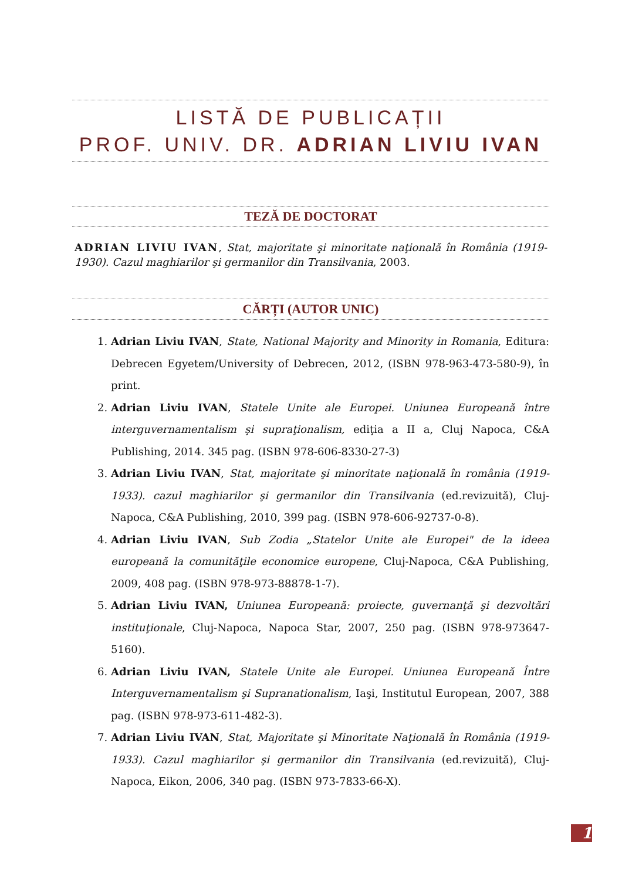LISTĂ DE PUBLICAȚII
PROF. UNIV. DR. ADRIAN LIVIU IVAN
TEZĂ DE DOCTORAT
ADRIAN LIVIU IVAN, Stat, majoritate şi minoritate naţională în România (1919-1930). Cazul maghiarilor şi germanilor din Transilvania, 2003.
CĂRȚI (AUTOR UNIC)
1. Adrian Liviu IVAN, State, National Majority and Minority in Romania, Editura: Debrecen Egyetem/University of Debrecen, 2012, (ISBN 978-963-473-580-9), în print.
2. Adrian Liviu IVAN, Statele Unite ale Europei. Uniunea Europeană între interguvernamentalism şi supraţionalism, ediţia a II a, Cluj Napoca, C&A Publishing, 2014. 345 pag. (ISBN 978-606-8330-27-3)
3. Adrian Liviu IVAN, Stat, majoritate şi minoritate naţională în românia (1919-1933). cazul maghiarilor şi germanilor din Transilvania (ed.revizuită), Cluj-Napoca, C&A Publishing, 2010, 399 pag. (ISBN 978-606-92737-0-8).
4. Adrian Liviu IVAN, Sub Zodia „Statelor Unite ale Europei" de la ideea europeană la comunităţile economice europene, Cluj-Napoca, C&A Publishing, 2009, 408 pag. (ISBN 978-973-88878-1-7).
5. Adrian Liviu IVAN, Uniunea Europeană: proiecte, guvernanţă şi dezvoltări instituţionale, Cluj-Napoca, Napoca Star, 2007, 250 pag. (ISBN 978-973647-5160).
6. Adrian Liviu IVAN, Statele Unite ale Europei. Uniunea Europeană Între Interguvernamentalism şi Supranationalism, Iaşi, Institutul European, 2007, 388 pag. (ISBN 978-973-611-482-3).
7. Adrian Liviu IVAN, Stat, Majoritate şi Minoritate Naţională în România (1919-1933). Cazul maghiarilor şi germanilor din Transilvania (ed.revizuită), Cluj-Napoca, Eikon, 2006, 340 pag. (ISBN 973-7833-66-X).
1